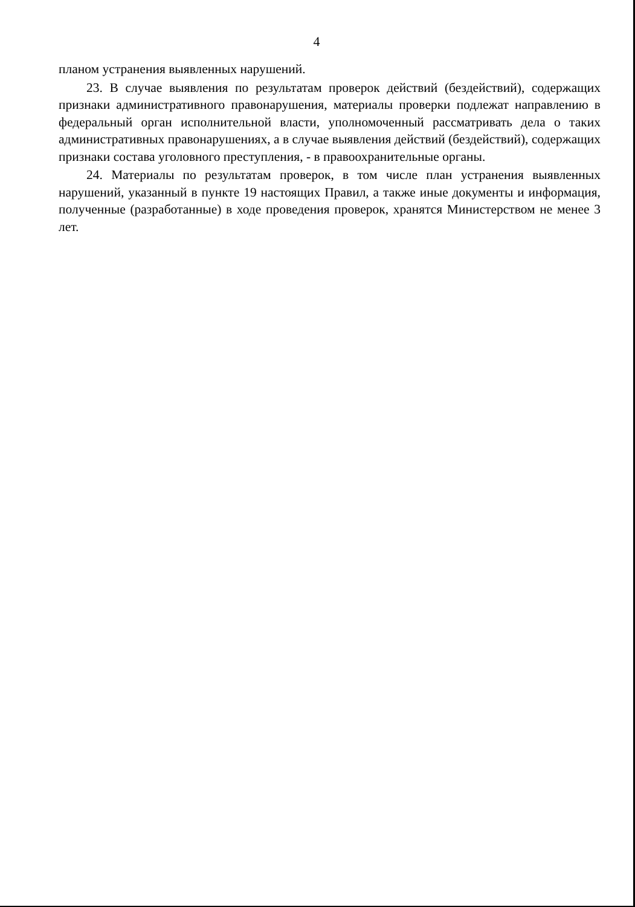4
планом устранения выявленных нарушений.
23. В случае выявления по результатам проверок действий (бездействий), содержащих признаки административного правонарушения, материалы проверки подлежат направлению в федеральный орган исполнительной власти, уполномоченный рассматривать дела о таких административных правонарушениях, а в случае выявления действий (бездействий), содержащих признаки состава уголовного преступления, - в правоохранительные органы.
24. Материалы по результатам проверок, в том числе план устранения выявленных нарушений, указанный в пункте 19 настоящих Правил, а также иные документы и информация, полученные (разработанные) в ходе проведения проверок, хранятся Министерством не менее 3 лет.